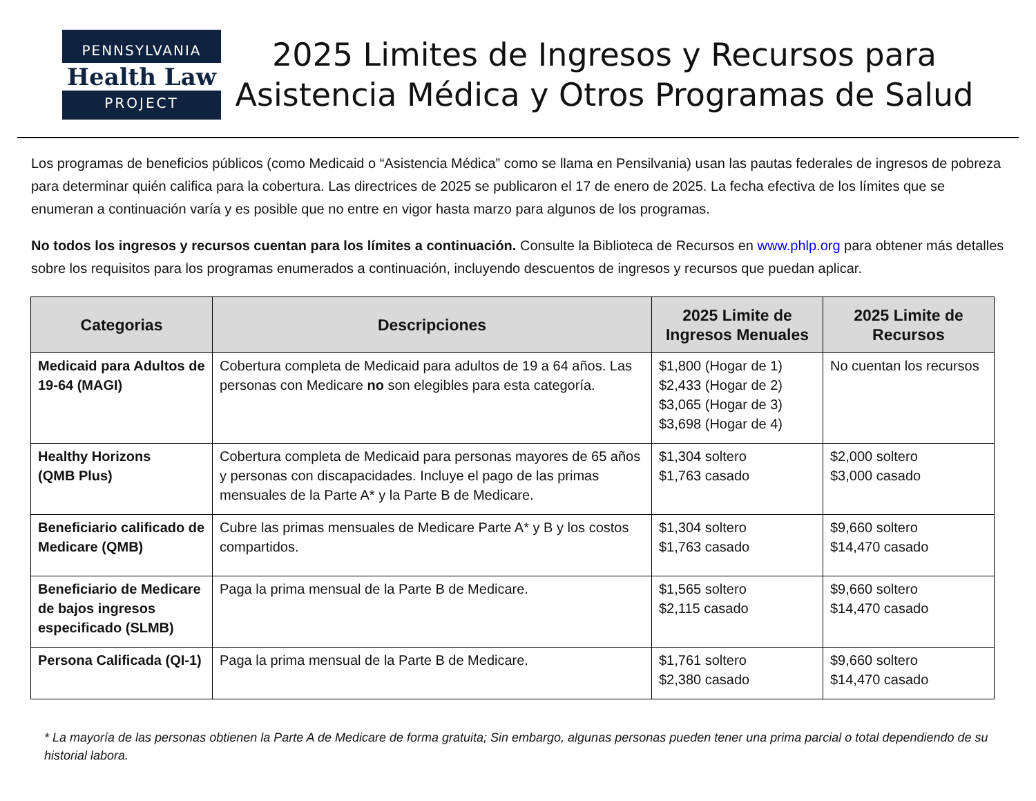PENNSYLVANIA
Health Law
PROJECT
2025 Limites de Ingresos y Recursos para Asistencia Médica y Otros Programas de Salud
Los programas de beneficios públicos (como Medicaid o “Asistencia Médica” como se llama en Pensilvania) usan las pautas federales de ingresos de pobreza para determinar quién califica para la cobertura. Las directrices de 2025 se publicaron el 17 de enero de 2025. La fecha efectiva de los límites que se enumeran a continuación varía y es posible que no entre en vigor hasta marzo para algunos de los programas.
No todos los ingresos y recursos cuentan para los límites a continuación. Consulte la Biblioteca de Recursos en www.phlp.org para obtener más detalles sobre los requisitos para los programas enumerados a continuación, incluyendo descuentos de ingresos y recursos que puedan aplicar.
| Categorias | Descripciones | 2025 Limite de Ingresos Menuales | 2025 Limite de Recursos |
| --- | --- | --- | --- |
| Medicaid para Adultos de 19-64 (MAGI) | Cobertura completa de Medicaid para adultos de 19 a 64 años. Las personas con Medicare no son elegibles para esta categoría. | $1,800 (Hogar de 1) $2,433 (Hogar de 2) $3,065 (Hogar de 3) $3,698 (Hogar de 4) | No cuentan los recursos |
| Healthy Horizons (QMB Plus) | Cobertura completa de Medicaid para personas mayores de 65 años y personas con discapacidades. Incluye el pago de las primas mensuales de la Parte A* y la Parte B de Medicare. | $1,304 soltero $1,763 casado | $2,000 soltero $3,000 casado |
| Beneficiario calificado de Medicare (QMB) | Cubre las primas mensuales de Medicare Parte A* y B y los costos compartidos. | $1,304 soltero $1,763 casado | $9,660 soltero $14,470 casado |
| Beneficiario de Medicare de bajos ingresos especificado (SLMB) | Paga la prima mensual de la Parte B de Medicare. | $1,565 soltero $2,115 casado | $9,660 soltero $14,470 casado |
| Persona Calificada (QI-1) | Paga la prima mensual de la Parte B de Medicare. | $1,761 soltero $2,380 casado | $9,660 soltero $14,470 casado |
* La mayoría de las personas obtienen la Parte A de Medicare de forma gratuita; Sin embargo, algunas personas pueden tener una prima parcial o total dependiendo de su historial labora.